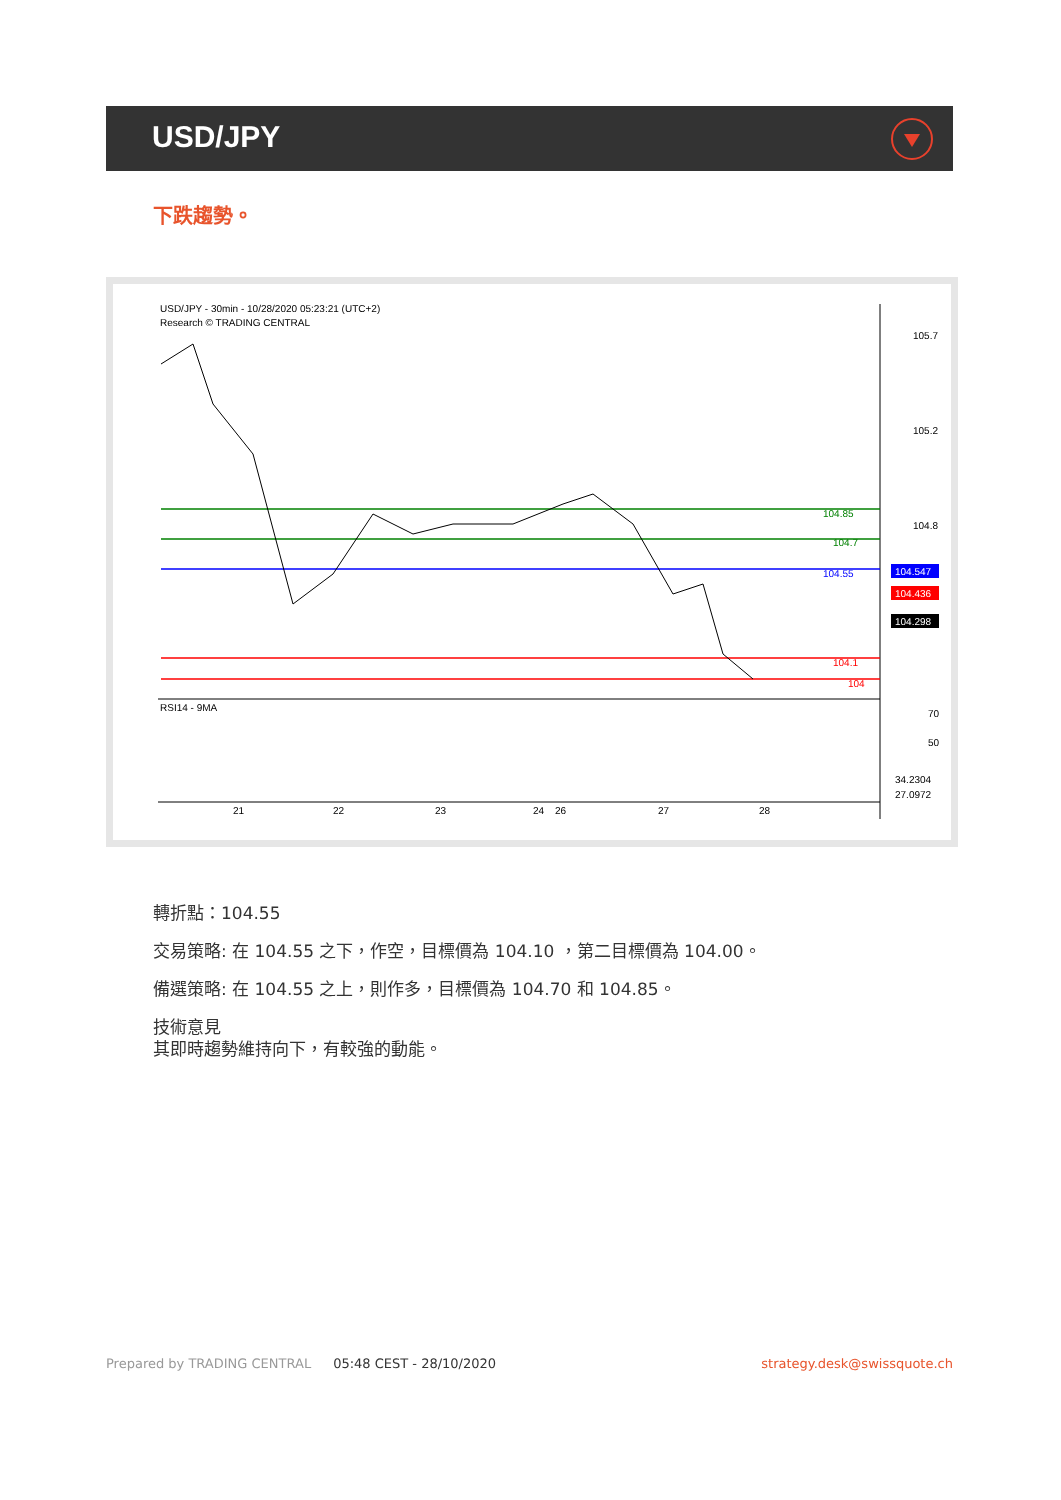USD/JPY
下跌趨勢。
USD/JPY - 30min - 10/28/2020 05:23:21 (UTC+2)
Research © TRADING CENTRAL
105.7
105.2
104.8
104.85
104.7
104.55
104.1
104
104.547
104.436
104.298
RSI14 - 9MA
70
50
34.2304
27.0972
21
22
23
24
26
27
28
轉折點：104.55
交易策略: 在 104.55 之下，作空，目標價為 104.10 ，第二目標價為 104.00。
備選策略: 在 104.55 之上，則作多，目標價為 104.70 和 104.85。
技術意見
其即時趨勢維持向下，有較強的動能。
Prepared by TRADING CENTRAL 05:48 CEST - 28/10/2020 strategy.desk@swissquote.ch